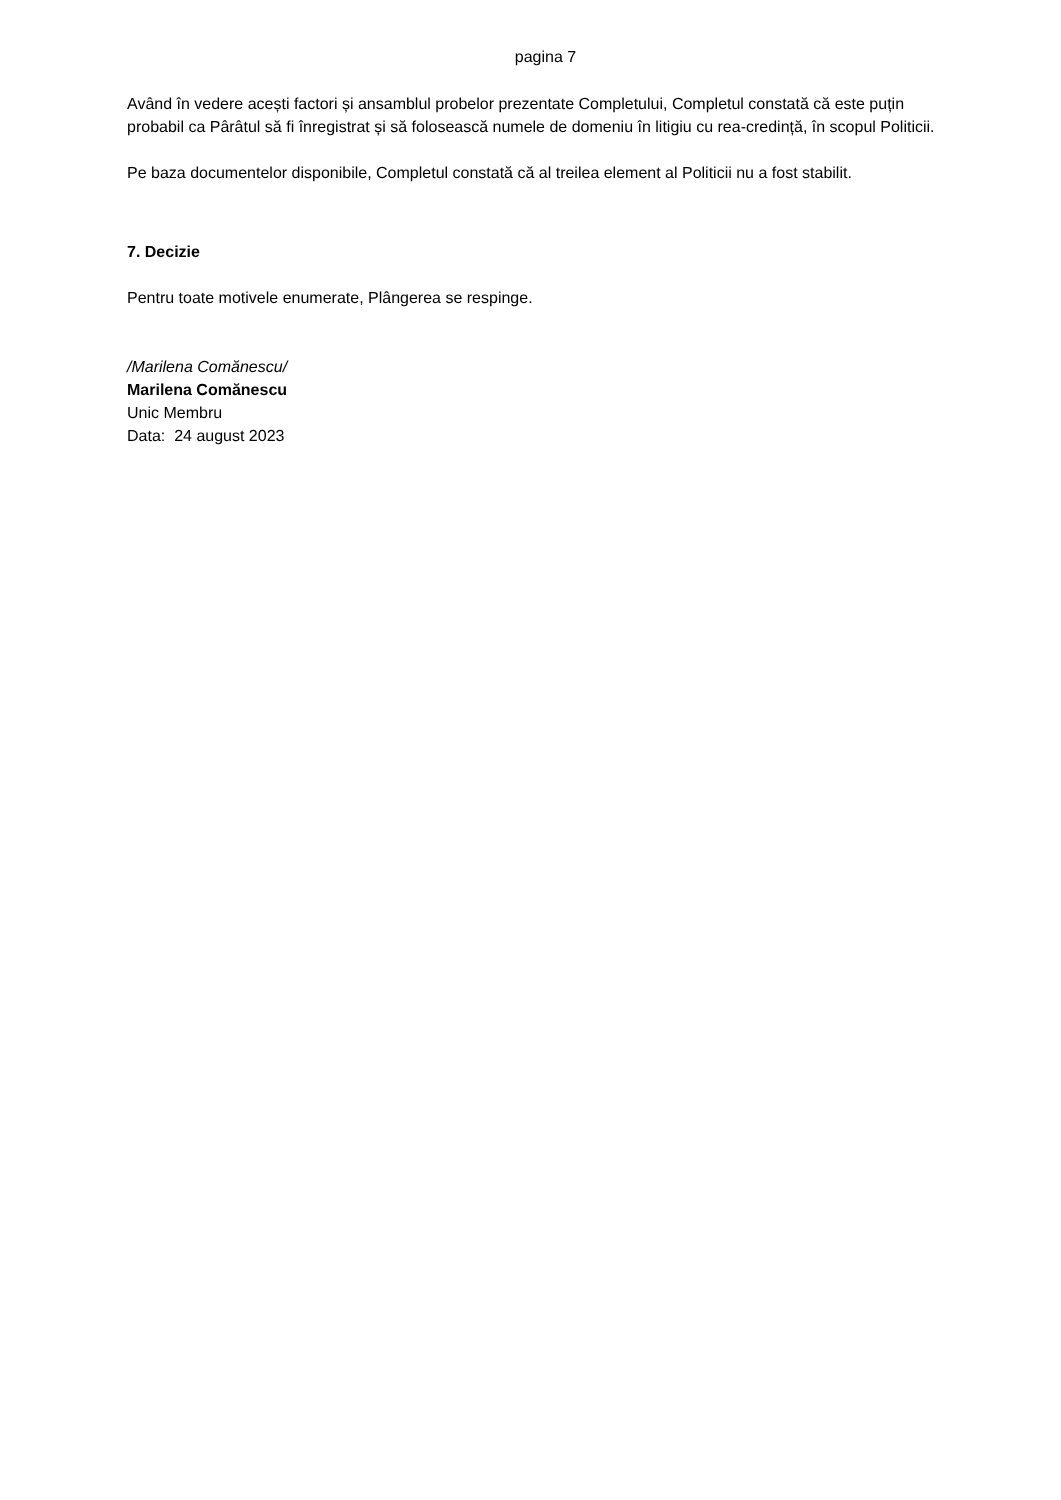pagina 7
Având în vedere acești factori și ansamblul probelor prezentate Completului, Completul constată că este puțin probabil ca Pârâtul să fi înregistrat și să folosească numele de domeniu în litigiu cu rea-credință, în scopul Politicii.
Pe baza documentelor disponibile, Completul constată că al treilea element al Politicii nu a fost stabilit.
7. Decizie
Pentru toate motivele enumerate, Plângerea se respinge.
/Marilena Comănescu/
Marilena Comănescu
Unic Membru
Data: 24 august 2023